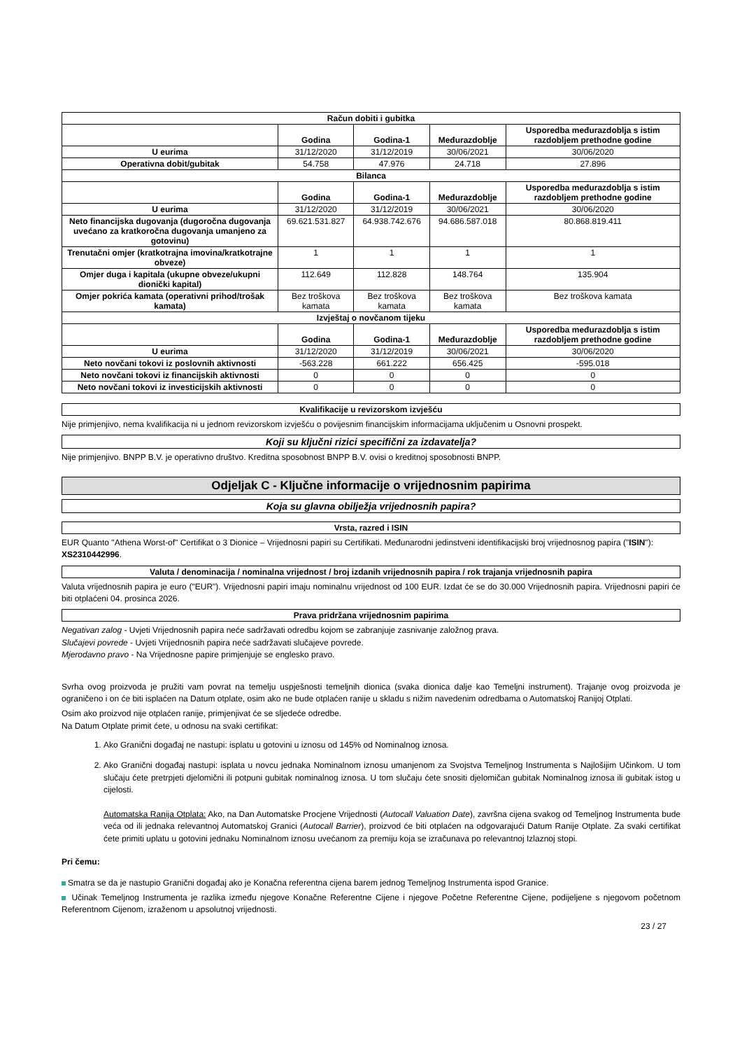| Račun dobiti i gubitka | | | | |
| | Godina | Godina-1 | Međurazdoblje | Usporedba međurazdoblja s istim razdobljem prethodne godine |
| U eurima | 31/12/2020 | 31/12/2019 | 30/06/2021 | 30/06/2020 |
| Operativna dobit/gubitak | 54.758 | 47.976 | 24.718 | 27.896 |
| Bilanca | | | | |
| | Godina | Godina-1 | Međurazdoblje | Usporedba međurazdoblja s istim razdobljem prethodne godine |
| U eurima | 31/12/2020 | 31/12/2019 | 30/06/2021 | 30/06/2020 |
| Neto financijska dugovanja (dugoročna dugovanja uvećano za kratkoročna dugovanja umanjeno za gotovinu) | 69.621.531.827 | 64.938.742.676 | 94.686.587.018 | 80.868.819.411 |
| Trenutačni omjer (kratkotrajna imovina/kratkotrajne obveze) | 1 | 1 | 1 | 1 |
| Omjer duga i kapitala (ukupne obveze/ukupni dionički kapital) | 112.649 | 112.828 | 148.764 | 135.904 |
| Omjer pokrića kamata (operativni prihod/trošak kamata) | Bez troškova kamata | Bez troškova kamata | Bez troškova kamata | Bez troškova kamata |
| Izvještaj o novčanom tijeku | | | | |
| | Godina | Godina-1 | Međurazdoblje | Usporedba međurazdoblja s istim razdobljem prethodne godine |
| U eurima | 31/12/2020 | 31/12/2019 | 30/06/2021 | 30/06/2020 |
| Neto novčani tokovi iz poslovnih aktivnosti | -563.228 | 661.222 | 656.425 | -595.018 |
| Neto novčani tokovi iz financijskih aktivnosti | 0 | 0 | 0 | 0 |
| Neto novčani tokovi iz investicijskih aktivnosti | 0 | 0 | 0 | 0 |
Kvalifikacije u revizorskom izvješću
Nije primjenjivo, nema kvalifikacija ni u jednom revizorskom izvješću o povijesnim financijskim informacijama uključenim u Osnovni prospekt.
Koji su ključni rizici specifični za izdavatelja?
Nije primjenjivo. BNPP B.V. je operativno društvo. Kreditna sposobnost BNPP B.V. ovisi o kreditnoj sposobnosti BNPP.
Odjeljak C - Ključne informacije o vrijednosnim papirima
Koja su glavna obilježja vrijednosnih papira?
Vrsta, razred i ISIN
EUR Quanto "Athena Worst-of" Certifikat o 3 Dionice – Vrijednosni papiri su Certifikati. Međunarodni jedinstveni identifikacijski broj vrijednosnog papira ("ISIN"): XS2310442996.
Valuta / denominacija / nominalna vrijednost / broj izdanih vrijednosnih papira / rok trajanja vrijednosnih papira
Valuta vrijednosnih papira je euro ("EUR"). Vrijednosni papiri imaju nominalnu vrijednost od 100 EUR. Izdat će se do 30.000 Vrijednosnih papira. Vrijednosni papiri će biti otplaćeni 04. prosinca 2026.
Prava pridržana vrijednosnim papirima
Negativan zalog - Uvjeti Vrijednosnih papira neće sadržavati odredbu kojom se zabranjuje zasnivanje založnog prava.
Slučajevi povrede - Uvjeti Vrijednosnih papira neće sadržavati slučajeve povrede.
Mjerodavno pravo - Na Vrijednosne papire primjenjuje se englesko pravo.
Svrha ovog proizvoda je pružiti vam povrat na temelju uspješnosti temeljnih dionica (svaka dionica dalje kao Temeljni instrument). Trajanje ovog proizvoda je ograničeno i on će biti isplaćen na Datum otplate, osim ako ne bude otplaćen ranije u skladu s nižim navedenim odredbama o Automatskoj Ranijoj Otplati.
Osim ako proizvod nije otplaćen ranije, primjenjivat će se sljedeće odredbe.
Na Datum Otplate primit ćete, u odnosu na svaki certifikat:
1. Ako Granični događaj ne nastupi: isplatu u gotovini u iznosu od 145% od Nominalnog iznosa.
2. Ako Granični događaj nastupi: isplata u novcu jednaka Nominalnom iznosu umanjenom za Svojstva Temeljnog Instrumenta s Najlošijim Učinkom. U tom slučaju ćete pretrpjeti djelomični ili potpuni gubitak nominalnog iznosa. U tom slučaju ćete snositi djelomičan gubitak Nominalnog iznosa ili gubitak istog u cijelosti.
Automatska Ranija Otplata: Ako, na Dan Automatske Procjene Vrijednosti (Autocall Valuation Date), završna cijena svakog od Temeljnog Instrumenta bude veća od ili jednaka relevantnoj Automatskoj Granici (Autocall Barrier), proizvod će biti otplaćen na odgovarajući Datum Ranije Otplate. Za svaki certifikat ćete primiti uplatu u gotovini jednaku Nominalnom iznosu uvećanom za premiju koja se izračunava po relevantnoj Izlaznoj stopi.
Pri čemu:
Smatra se da je nastupio Granični događaj ako je Konačna referentna cijena barem jednog Temeljnog Instrumenta ispod Granice.
Učinak Temeljnog Instrumenta je razlika između njegove Konačne Referentne Cijene i njegove Početne Referentne Cijene, podijeljene s njegovom početnom Referentnom Cijenom, izraženom u apsolutnoj vrijednosti.
23 / 27